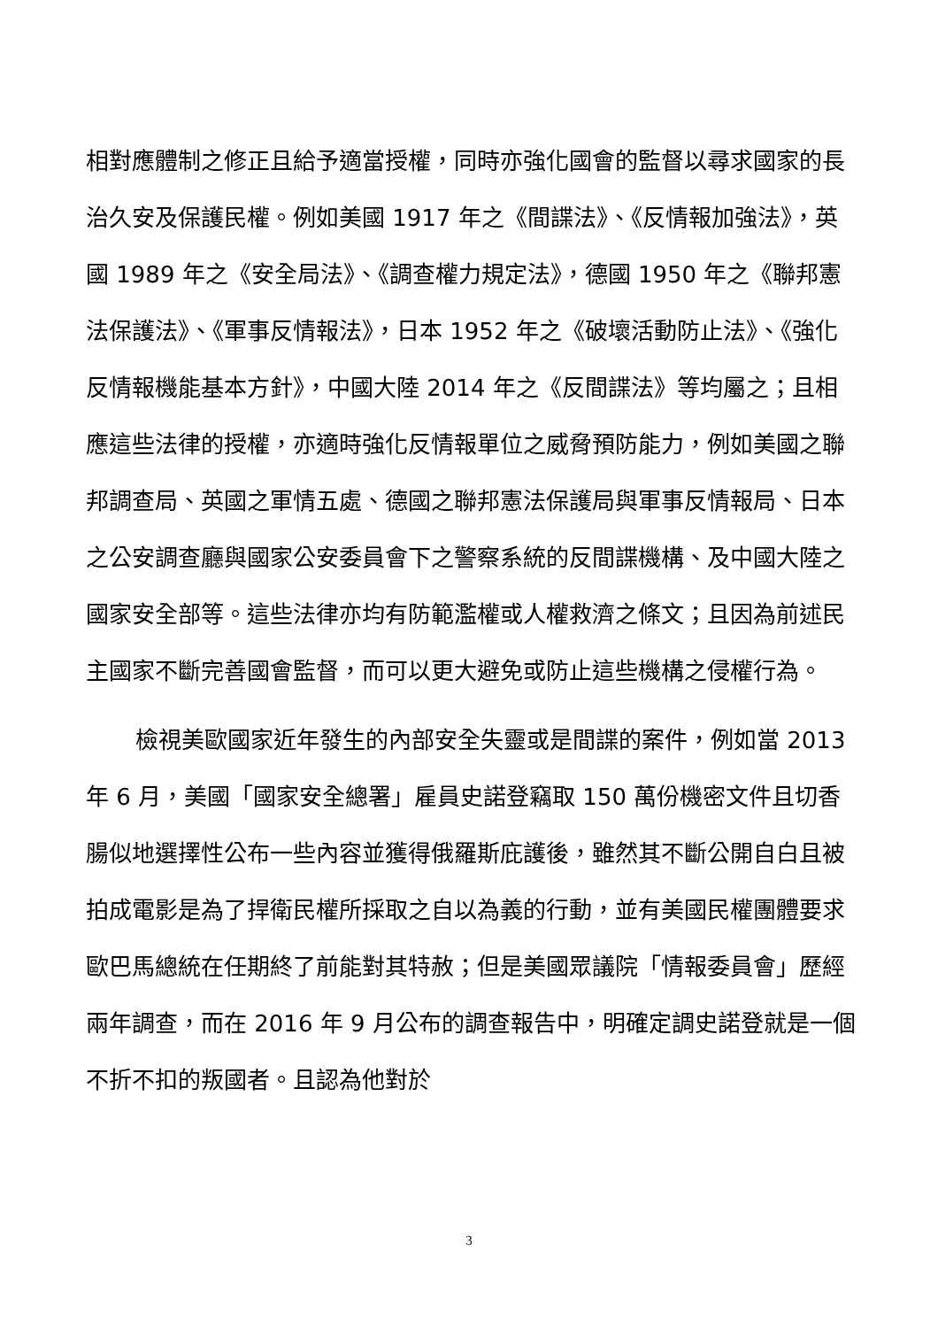相對應體制之修正且給予適當授權，同時亦強化國會的監督以尋求國家的長治久安及保護民權。例如美國 1917 年之《間諜法》、《反情報加強法》，英國 1989 年之《安全局法》、《調查權力規定法》，德國 1950 年之《聯邦憲法保護法》、《軍事反情報法》，日本 1952 年之《破壞活動防止法》、《強化反情報機能基本方針》，中國大陸 2014 年之《反間諜法》等均屬之；且相應這些法律的授權，亦適時強化反情報單位之威脅預防能力，例如美國之聯邦調查局、英國之軍情五處、德國之聯邦憲法保護局與軍事反情報局、日本之公安調查廳與國家公安委員會下之警察系統的反間諜機構、及中國大陸之國家安全部等。這些法律亦均有防範濫權或人權救濟之條文；且因為前述民主國家不斷完善國會監督，而可以更大避免或防止這些機構之侵權行為。
檢視美歐國家近年發生的內部安全失靈或是間諜的案件，例如當 2013 年 6 月，美國「國家安全總署」雇員史諾登竊取 150 萬份機密文件且切香腸似地選擇性公布一些內容並獲得俄羅斯庇護後，雖然其不斷公開自白且被拍成電影是為了捍衛民權所採取之自以為義的行動，並有美國民權團體要求歐巴馬總統在任期終了前能對其特赦；但是美國眾議院「情報委員會」歷經兩年調查，而在 2016 年 9 月公布的調查報告中，明確定調史諾登就是一個不折不扣的叛國者。且認為他對於
3